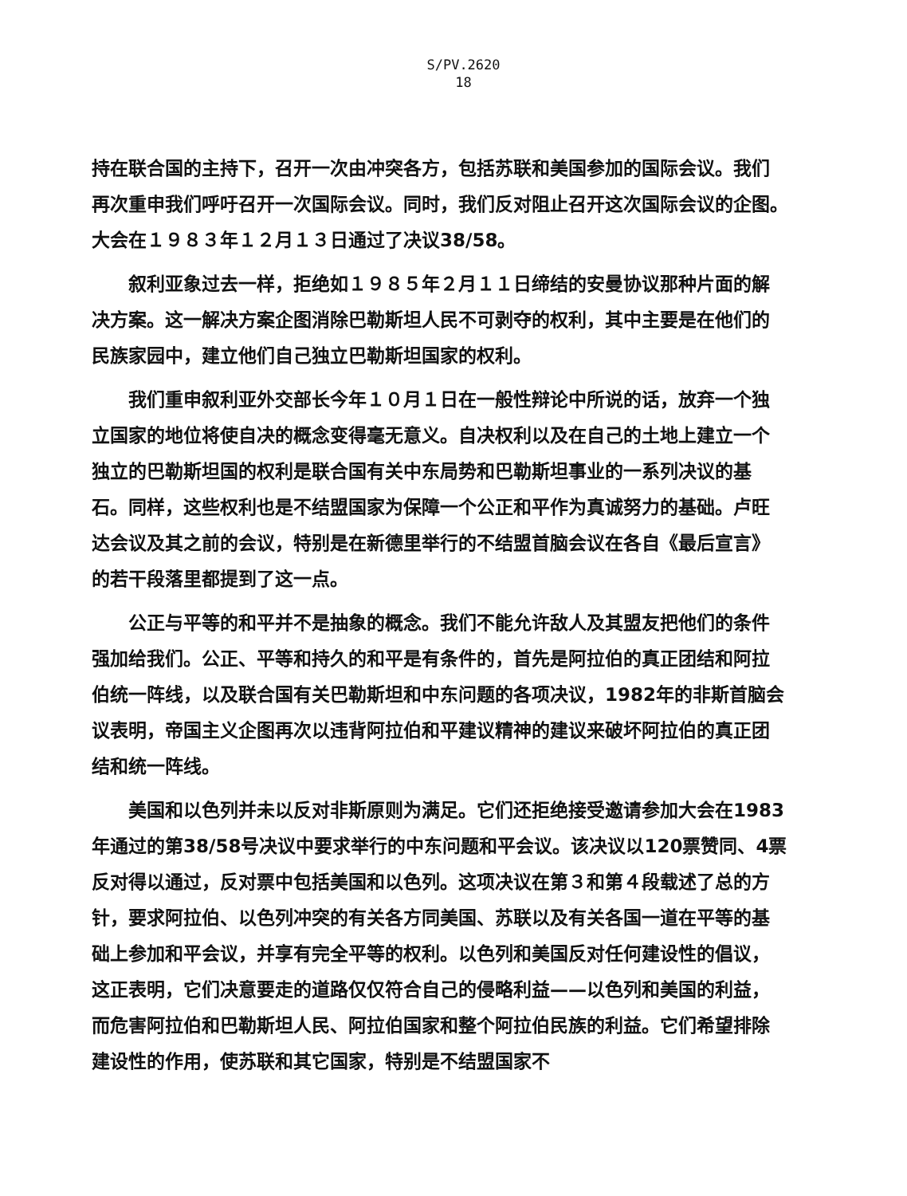S/PV.2620
18
持在联合国的主持下，召开一次由冲突各方，包括苏联和美国参加的国际会议。我们再次重申我们呼吁召开一次国际会议。同时，我们反对阻止召开这次国际会议的企图。　大会在１９８３年１２月１３日通过了决议38/58。
叙利亚象过去一样，拒绝如１９８５年２月１１日缔结的安曼协议那种片面的解决方案。这一解决方案企图消除巴勒斯坦人民不可剥夺的权利，其中主要是在他们的民族家园中，建立他们自己独立巴勒斯坦国家的权利。
我们重申叙利亚外交部长今年１０月１日在一般性辩论中所说的话，放弃一个独立国家的地位将使自决的概念变得毫无意义。自决权利以及在自己的土地上建立一个独立的巴勒斯坦国的权利是联合国有关中东局势和巴勒斯坦事业的一系列决议的基石。同样，这些权利也是不结盟国家为保障一个公正和平作为真诚努力的基础。卢旺达会议及其之前的会议，特别是在新德里举行的不结盟首脑会议在各自《最后宣言》的若干段落里都提到了这一点。
公正与平等的和平并不是抽象的概念。我们不能允许敌人及其盟友把他们的条件强加给我们。公正、平等和持久的和平是有条件的，首先是阿拉伯的真正团结和阿拉伯统一阵线，以及联合国有关巴勒斯坦和中东问题的各项决议，1982年的非斯首脑会议表明，帝国主义企图再次以违背阿拉伯和平建议精神的建议来破坏阿拉伯的真正团结和统一阵线。
美国和以色列并未以反对非斯原则为满足。它们还拒绝接受邀请参加大会在1983年通过的第38/58号决议中要求举行的中东问题和平会议。该决议以120票赞同、4票反对得以通过，反对票中包括美国和以色列。这项决议在第３和第４段载述了总的方针，要求阿拉伯、以色列冲突的有关各方同美国、苏联以及有关各国一道在平等的基础上参加和平会议，并享有完全平等的权利。以色列和美国反对任何建设性的倡议，这正表明，它们决意要走的道路仅仅符合自己的侵略利益——以色列和美国的利益，而危害阿拉伯和巴勒斯坦人民、阿拉伯国家和整个阿拉伯民族的利益。它们希望排除建设性的作用，使苏联和其它国家，特别是不结盟国家不